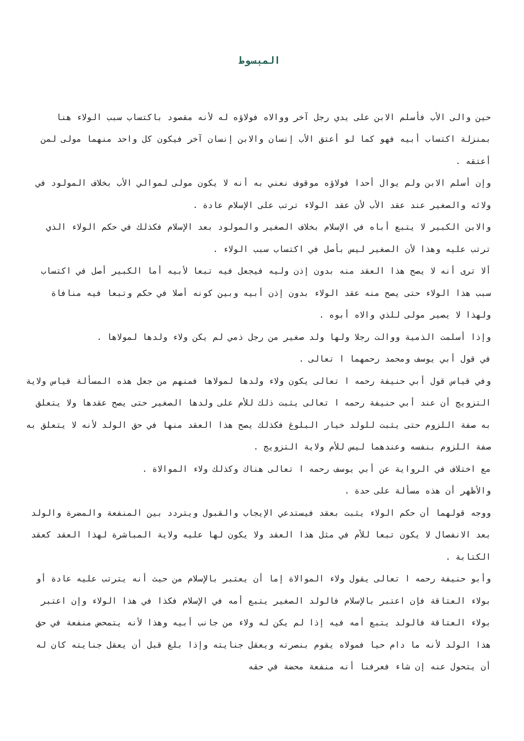المبسوط
حين والى الأب فأسلم الابن على يدي رجل آخر ووالاه فولاؤه له لأنه مقصود باكتساب سبب الولاء هنا بمنزلة اكتساب أبيه فهو كما لو أعتق الأب إنسان والابن إنسان آخر فيكون كل واحد منهما مولى لمن أعتقه .
وإن أسلم الابن ولم يوال أحدا فولاؤه موقوف نعني به أنه لا يكون مولى لموالي الأب بخلاف المولود في ولائه والصغير عند عقد الأب لأن عقد الولاء ترتب على الإسلام عادة .
والابن الكبير لا يتبع أباه في الإسلام بخلاف الصغير والمولود بعد الإسلام فكذلك في حكم الولاء الذي ترتب عليه وهذا لأن الصغير ليس بأصل في اكتساب سبب الولاء .
ألا ترى أنه لا يصح هذا العقد منه بدون إذن وليه فيجعل فيه تبعا لأبيه أما الكبير أصل في اكتساب سبب هذا الولاء حتى يصح منه عقد الولاء بدون إذن أبيه وبين كونه أصلا في حكم وتبعا فيه منافاة ولهذا لا يصير مولى للذي والاه أبوه .
وإذا أسلمت الذمية ووالت رجلا ولها ولد صغير من رجل ذمي لم يكن ولاء ولدها لمولاها .
في قول أبي يوسف ومحمد رحمهما ا تعالى .
وفي قياس قول أبي حنيفة رحمه ا تعالى يكون ولاء ولدها لمولاها فمنهم من جعل هذه المسألة قياس ولاية التزويج أن عند أبي حنيفة رحمه ا تعالى يثبت ذلك للأم على ولدها الصغير حتى يصح عقدها ولا يتعلق به صفة اللزوم حتى يثبت للولد خيار البلوغ فكذلك يصح هذا العقد منها في حق الولد لأنه لا يتعلق به صفة اللزوم بنفسه وعندهما ليس للأم ولاية التزويج .
مع اختلاف في الرواية عن أبي يوسف رحمه ا تعالى هناك وكذلك ولاء الموالاة .
والأظهر أن هذه مسألة على حدة .
ووجه قولهما أن حكم الولاء يثبت بعقد فيستدعي الإيجاب والقبول ويتردد بين المنفعة والمضرة والولد بعد الانفصال لا يكون تبعا للأم في مثل هذا العقد ولا يكون لها عليه ولاية المباشرة لهذا العقد كعقد الكتابة .
وأبو حنيفة رحمه ا تعالى يقول ولاء الموالاة إما أن يعتبر بالإسلام من حيث أنه يترتب عليه عادة أو بولاء العتاقة فإن اعتبر بالإسلام فالولد الصغير يتبع أمه في الإسلام فكذا في هذا الولاء وإن اعتبر بولاء العتاقة فالولد يتبع أمه فيه إذا لم يكن له ولاء من جانب أبيه وهذا لأنه يتمحض منفعة في حق هذا الولد لأنه ما دام حيا فمولاه يقوم بنصرته ويعقل جنايته وإذا بلغ قبل أن يعقل جنايته كان له أن يتحول عنه إن شاء فعرفنا أنه منفعة محضة في حقه